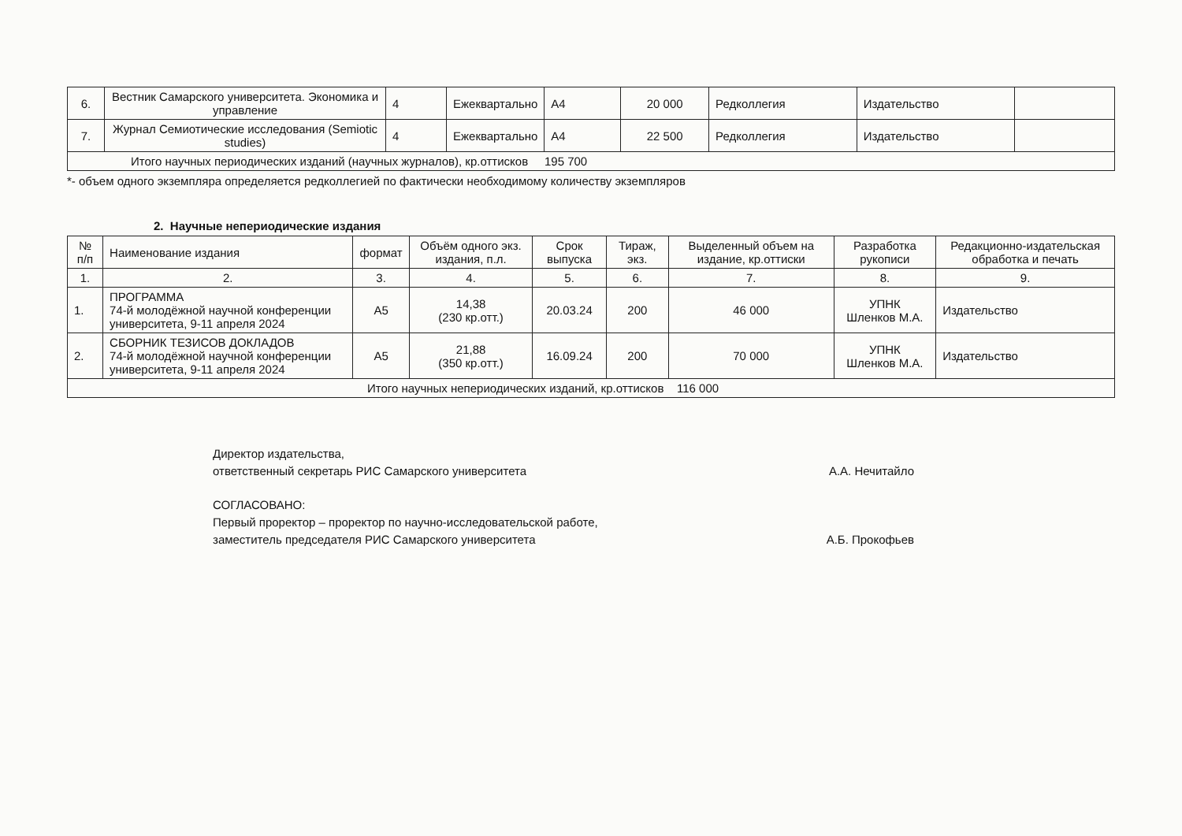| 6. | Вестник Самарского университета. Экономика и управление | 4 | Ежеквартально | А4 | 20 000 | Редколлегия | Издательство | |
| 7. | Журнал Семиотические исследования (Semiotic studies) | 4 | Ежеквартально | А4 | 22 500 | Редколлегия | Издательство | |
| Итого научных периодических изданий (научных журналов), кр.оттисков 195 700 | | | | | | | | |
*- объем одного экземпляра определяется редколлегией по фактически необходимому количеству экземпляров
2. Научные непериодические издания
| № п/п | Наименование издания | формат | Объём одного экз. издания, п.л. | Срок выпуска | Тираж, экз. | Выделенный объем на издание, кр.оттиски | Разработка рукописи | Редакционно-издательская обработка и печать |
| --- | --- | --- | --- | --- | --- | --- | --- | --- |
| 1. | 2. | 3. | 4. | 5. | 6. | 7. | 8. | 9. |
| 1. | ПРОГРАММА 74-й молодёжной научной конференции университета, 9-11 апреля 2024 | А5 | 14,38 (230 кр.отт.) | 20.03.24 | 200 | 46 000 | УПНК Шленков М.А. | Издательство |
| 2. | СБОРНИК ТЕЗИСОВ ДОКЛАДОВ 74-й молодёжной научной конференции университета, 9-11 апреля 2024 | А5 | 21,88 (350 кр.отт.) | 16.09.24 | 200 | 70 000 | УПНК Шленков М.А. | Издательство |
| Итого научных непериодических изданий, кр.оттисков 116 000 | | | | | | | | |
Директор издательства,
ответственный секретарь РИС Самарского университета А.А. Нечитайло
СОГЛАСОВАНО:
Первый проректор – проректор по научно-исследовательской работе,
заместитель председателя РИС Самарского университета А.Б. Прокофьев